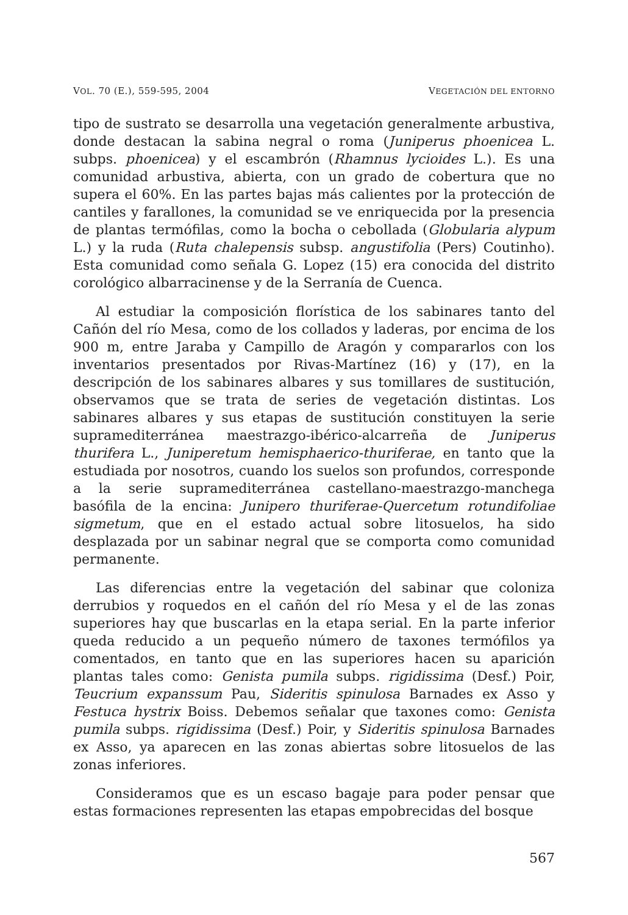VOL. 70 (E.), 559-595, 2004 VEGETACIÓN DEL ENTORNO
tipo de sustrato se desarrolla una vegetación generalmente arbustiva, donde destacan la sabina negral o roma (Juniperus phoenicea L. subps. phoenicea) y el escambrón (Rhamnus lycioides L.). Es una comunidad arbustiva, abierta, con un grado de cobertura que no supera el 60%. En las partes bajas más calientes por la protección de cantiles y farallones, la comunidad se ve enriquecida por la presencia de plantas termófilas, como la bocha o cebollada (Globularia alypum L.) y la ruda (Ruta chalepensis subsp. angustifolia (Pers) Coutinho). Esta comunidad como señala G. Lopez (15) era conocida del distrito corológico albarracinense y de la Serranía de Cuenca.
Al estudiar la composición florística de los sabinares tanto del Cañón del río Mesa, como de los collados y laderas, por encima de los 900 m, entre Jaraba y Campillo de Aragón y compararlos con los inventarios presentados por Rivas-Martínez (16) y (17), en la descripción de los sabinares albares y sus tomillares de sustitución, observamos que se trata de series de vegetación distintas. Los sabinares albares y sus etapas de sustitución constituyen la serie supramediterránea maestrazgo-ibérico-alcarreña de Juniperus thurifera L., Juniperetum hemisphaerico-thuriferae, en tanto que la estudiada por nosotros, cuando los suelos son profundos, corresponde a la serie supramediterránea castellano-maestrazgo-manchega basófila de la encina: Junipero thuriferae-Quercetum rotundifoliae sigmetum, que en el estado actual sobre litosuelos, ha sido desplazada por un sabinar negral que se comporta como comunidad permanente.
Las diferencias entre la vegetación del sabinar que coloniza derrubios y roquedos en el cañón del río Mesa y el de las zonas superiores hay que buscarlas en la etapa serial. En la parte inferior queda reducido a un pequeño número de taxones termófilos ya comentados, en tanto que en las superiores hacen su aparición plantas tales como: Genista pumila subps. rigidissima (Desf.) Poir, Teucrium expanssum Pau, Sideritis spinulosa Barnades ex Asso y Festuca hystrix Boiss. Debemos señalar que taxones como: Genista pumila subps. rigidissima (Desf.) Poir, y Sideritis spinulosa Barnades ex Asso, ya aparecen en las zonas abiertas sobre litosuelos de las zonas inferiores.
Consideramos que es un escaso bagaje para poder pensar que estas formaciones representen las etapas empobrecidas del bosque
567